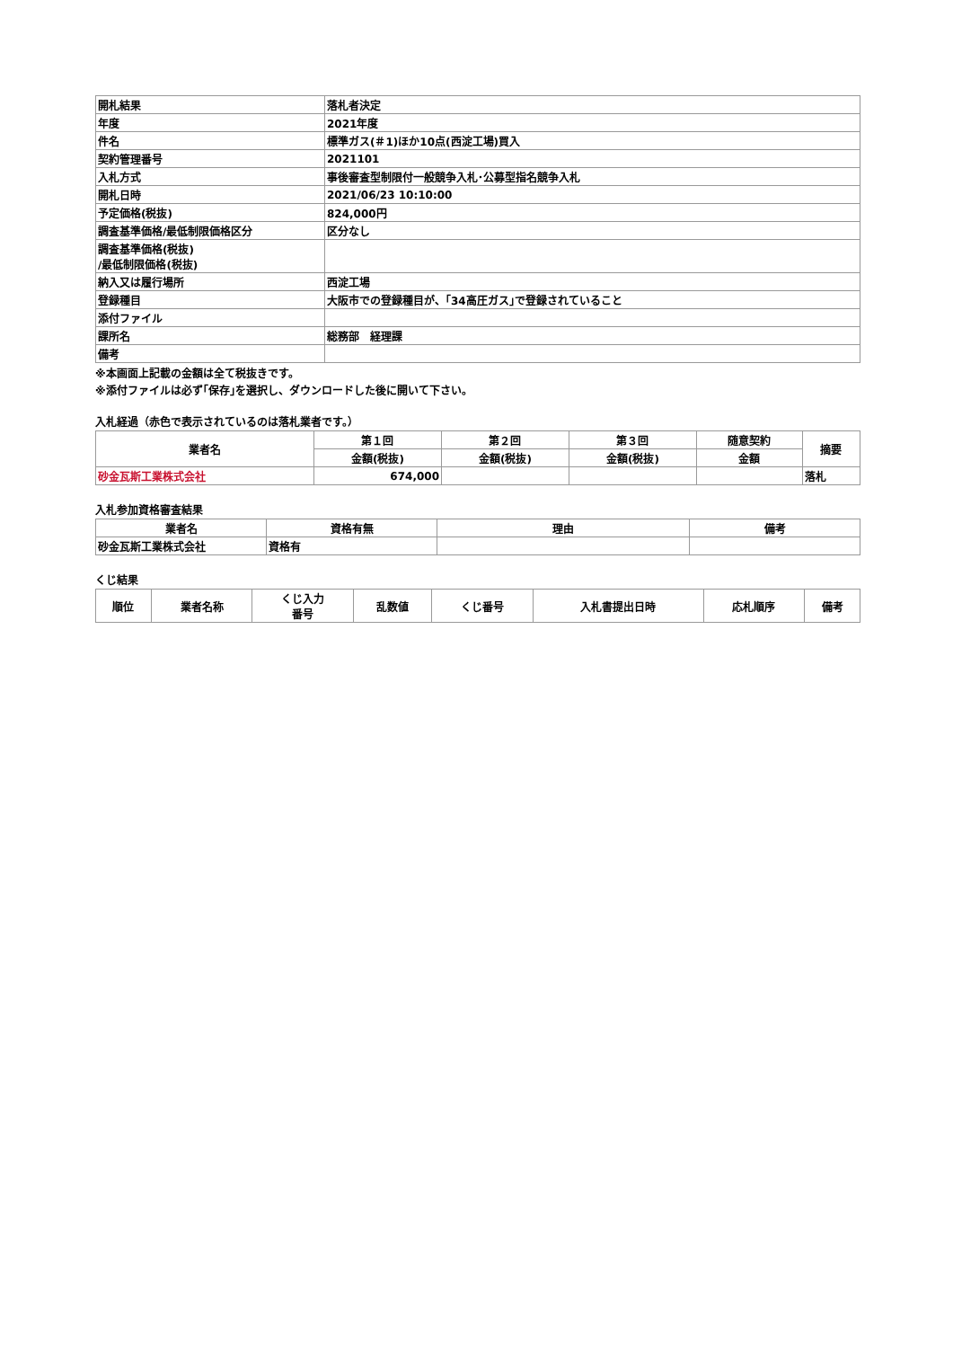| 開札結果 | 落札者決定 |
| 年度 | 2021年度 |
| 件名 | 標準ガス(＃1)ほか10点(西淀工場)買入 |
| 契約管理番号 | 2021101 |
| 入札方式 | 事後審査型制限付一般競争入札･公募型指名競争入札 |
| 開札日時 | 2021/06/23 10:10:00 |
| 予定価格(税抜) | 824,000円 |
| 調査基準価格/最低制限価格区分 | 区分なし |
| 調査基準価格(税抜) /最低制限価格(税抜) | |
| 納入又は履行場所 | 西淀工場 |
| 登録種目 | 大阪市での登録種目が、｢34高圧ガス｣で登録されていること |
| 添付ファイル | |
| 課所名 | 総務部 経理課 |
| 備考 | |
※本画面上記載の金額は全て税抜きです。
※添付ファイルは必ず｢保存｣を選択し、ダウンロードした後に開いて下さい。
入札経過（赤色で表示されているのは落札業者です。）
| 業者名 | 第１回 | 第２回 | 第３回 | 随意契約 | 摘要 |
| --- | --- | --- | --- | --- | --- |
| | 金額(税抜) | 金額(税抜) | 金額(税抜) | 金額 | |
| 砂金瓦斯工業株式会社 | 674,000 | | | | 落札 |
入札参加資格審査結果
| 業者名 | 資格有無 | 理由 | 備考 |
| --- | --- | --- | --- |
| 砂金瓦斯工業株式会社 | 資格有 | | |
くじ結果
| 順位 | 業者名称 | くじ入力 番号 | 乱数値 | くじ番号 | 入札書提出日時 | 応札順序 | 備考 |
| --- | --- | --- | --- | --- | --- | --- | --- |